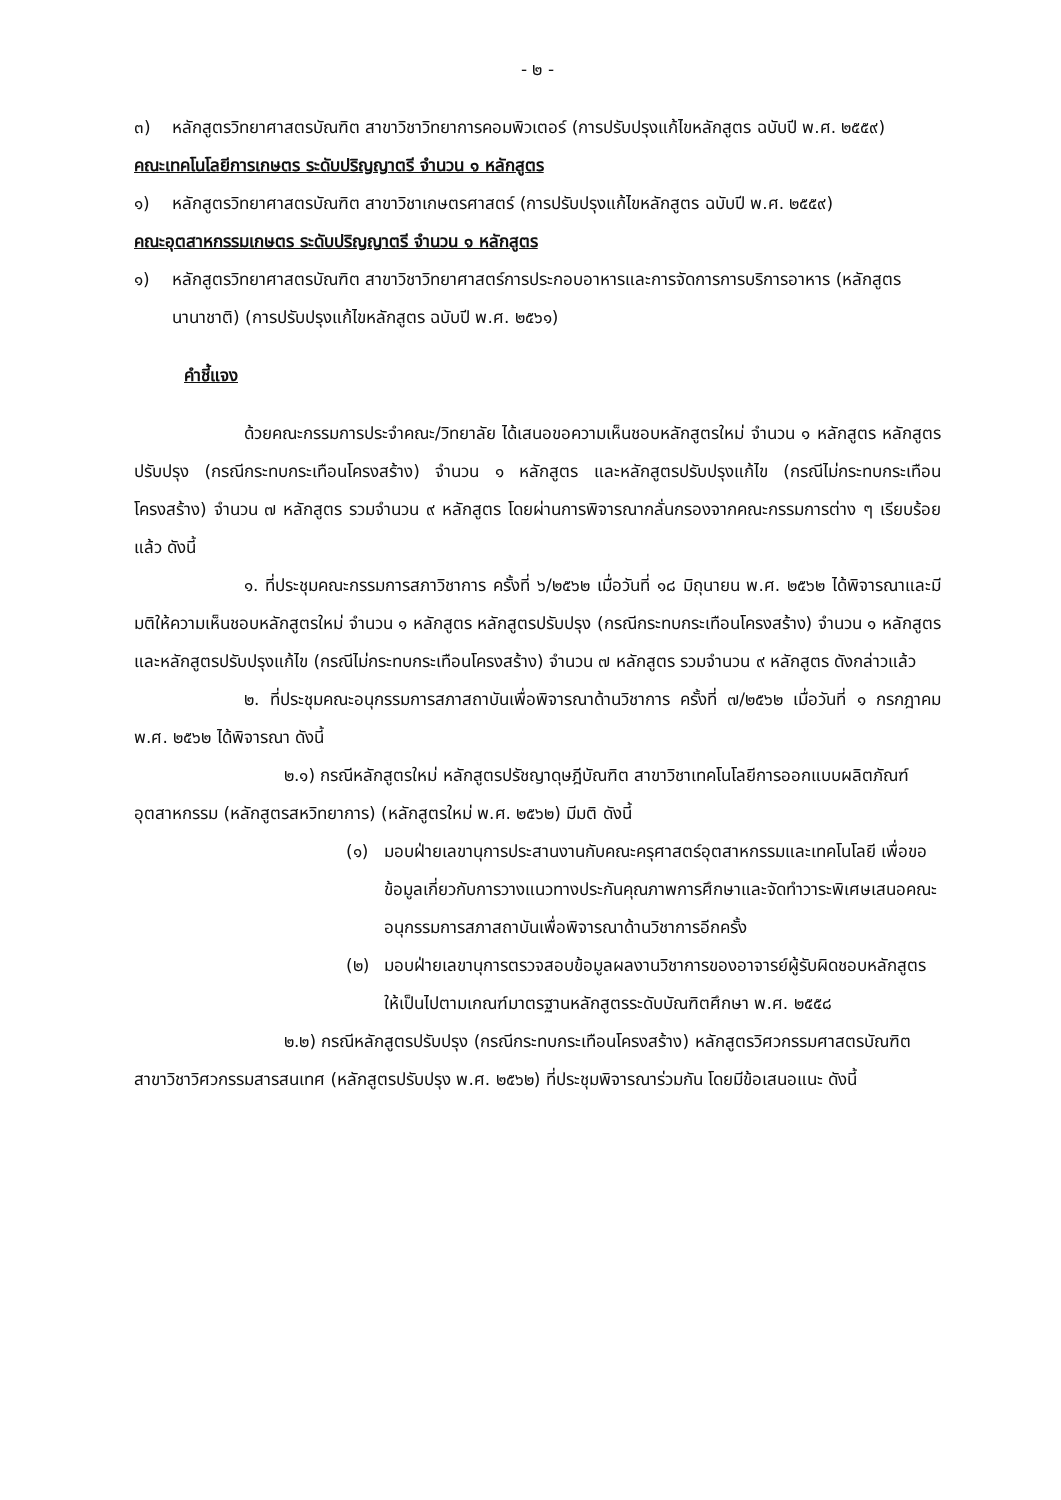- ๒ -
๓) หลักสูตรวิทยาศาสตรบัณฑิต สาขาวิชาวิทยาการคอมพิวเตอร์ (การปรับปรุงแก้ไขหลักสูตร ฉบับปี พ.ศ. ๒๕๕๙)
คณะเทคโนโลยีการเกษตร ระดับปริญญาตรี จำนวน ๑ หลักสูตร
๑) หลักสูตรวิทยาศาสตรบัณฑิต สาขาวิชาเกษตรศาสตร์ (การปรับปรุงแก้ไขหลักสูตร ฉบับปี พ.ศ. ๒๕๕๙)
คณะอุตสาหกรรมเกษตร ระดับปริญญาตรี จำนวน ๑ หลักสูตร
๑) หลักสูตรวิทยาศาสตรบัณฑิต สาขาวิชาวิทยาศาสตร์การประกอบอาหารและการจัดการการบริการอาหาร (หลักสูตรนานาชาติ) (การปรับปรุงแก้ไขหลักสูตร ฉบับปี พ.ศ. ๒๕๖๑)
คำชี้แจง
ด้วยคณะกรรมการประจำคณะ/วิทยาลัย ได้เสนอขอความเห็นชอบหลักสูตรใหม่ จำนวน ๑ หลักสูตร หลักสูตรปรับปรุง (กรณีกระทบกระเทือนโครงสร้าง) จำนวน ๑ หลักสูตร และหลักสูตรปรับปรุงแก้ไข (กรณีไม่กระทบกระเทือนโครงสร้าง) จำนวน ๗ หลักสูตร รวมจำนวน ๙ หลักสูตร โดยผ่านการพิจารณากลั่นกรองจากคณะกรรมการต่าง ๆ เรียบร้อยแล้ว ดังนี้
๑. ที่ประชุมคณะกรรมการสภาวิชาการ ครั้งที่ ๖/๒๕๖๒ เมื่อวันที่ ๑๘ มิถุนายน พ.ศ. ๒๕๖๒ ได้พิจารณาและมีมติให้ความเห็นชอบหลักสูตรใหม่ จำนวน ๑ หลักสูตร หลักสูตรปรับปรุง (กรณีกระทบกระเทือนโครงสร้าง) จำนวน ๑ หลักสูตร และหลักสูตรปรับปรุงแก้ไข (กรณีไม่กระทบกระเทือนโครงสร้าง) จำนวน ๗ หลักสูตร รวมจำนวน ๙ หลักสูตร ดังกล่าวแล้ว
๒. ที่ประชุมคณะอนุกรรมการสภาสถาบันเพื่อพิจารณาด้านวิชาการ ครั้งที่ ๗/๒๕๖๒ เมื่อวันที่ ๑ กรกฎาคม พ.ศ. ๒๕๖๒ ได้พิจารณา ดังนี้
๒.๑) กรณีหลักสูตรใหม่ หลักสูตรปรัชญาดุษฎีบัณฑิต สาขาวิชาเทคโนโลยีการออกแบบผลิตภัณฑ์อุตสาหกรรม (หลักสูตรสหวิทยาการ) (หลักสูตรใหม่ พ.ศ. ๒๕๖๒) มีมติ ดังนี้
(๑) มอบฝ่ายเลขานุการประสานงานกับคณะครุศาสตร์อุตสาหกรรมและเทคโนโลยี เพื่อขอข้อมูลเกี่ยวกับการวางแนวทางประกันคุณภาพการศึกษาและจัดทำวาระพิเศษเสนอคณะอนุกรรมการสภาสถาบันเพื่อพิจารณาด้านวิชาการอีกครั้ง
(๒) มอบฝ่ายเลขานุการตรวจสอบข้อมูลผลงานวิชาการของอาจารย์ผู้รับผิดชอบหลักสูตร ให้เป็นไปตามเกณฑ์มาตรฐานหลักสูตรระดับบัณฑิตศึกษา พ.ศ. ๒๕๕๘
๒.๒) กรณีหลักสูตรปรับปรุง (กรณีกระทบกระเทือนโครงสร้าง) หลักสูตรวิศวกรรมศาสตรบัณฑิต สาขาวิชาวิศวกรรมสารสนเทศ (หลักสูตรปรับปรุง พ.ศ. ๒๕๖๒) ที่ประชุมพิจารณาร่วมกัน โดยมีข้อเสนอแนะ ดังนี้